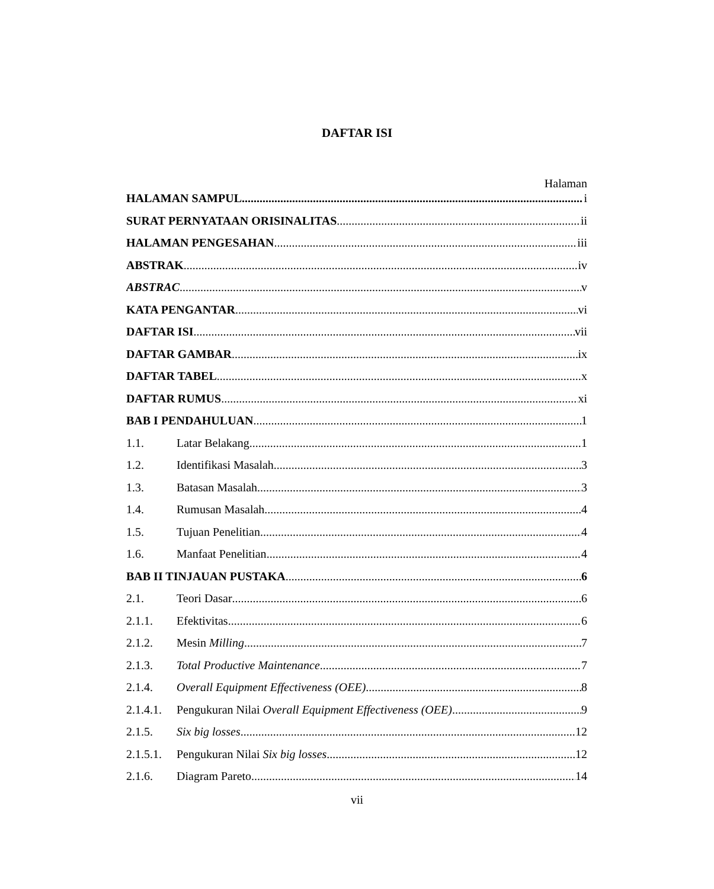DAFTAR ISI
Halaman
HALAMAN SAMPUL i
SURAT PERNYATAAN ORISINALITAS ii
HALAMAN PENGESAHAN iii
ABSTRAK iv
ABSTRAC v
KATA PENGANTAR vi
DAFTAR ISI vii
DAFTAR GAMBAR ix
DAFTAR TABEL x
DAFTAR RUMUS xi
BAB I PENDAHULUAN 1
1.1. Latar Belakang 1
1.2. Identifikasi Masalah 3
1.3. Batasan Masalah 3
1.4. Rumusan Masalah 4
1.5. Tujuan Penelitian 4
1.6. Manfaat Penelitian 4
BAB II TINJAUAN PUSTAKA 6
2.1. Teori Dasar 6
2.1.1. Efektivitas 6
2.1.2. Mesin Milling 7
2.1.3. Total Productive Maintenance 7
2.1.4. Overall Equipment Effectiveness (OEE) 8
2.1.4.1. Pengukuran Nilai Overall Equipment Effectiveness (OEE) 9
2.1.5. Six big losses 12
2.1.5.1. Pengukuran Nilai Six big losses 12
2.1.6. Diagram Pareto 14
vii